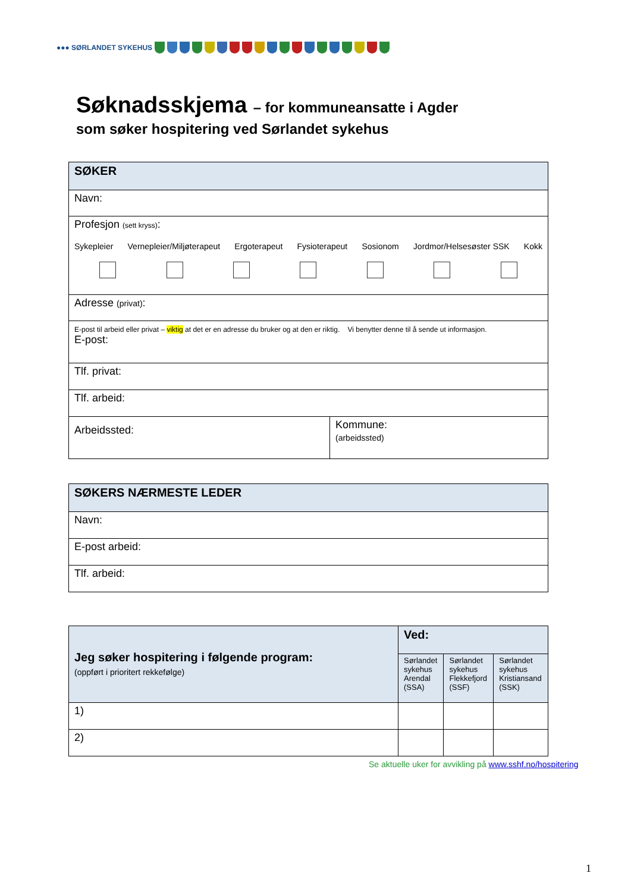●●● SØRLANDET SYKEHUS
Søknadsskjema – for kommuneansatte i Agder
som søker hospitering ved Sørlandet sykehus
| SØKER | |
| Navn: | |
| Profesjon (sett kryss) : Sykepleier Vernepleier/Miljøterapeut Ergoterapeut Fysioterapeut Sosionom Jordmor/Helsesøster SSK Kokk | |
| Adresse (privat) : | |
| E-post til arbeid eller privat – viktig at det er en adresse du bruker og at den er riktig. Vi benytter denne til å sende ut informasjon. E-post: | |
| Tlf. privat: | |
| Tlf. arbeid: | |
| Arbeidssted: | Kommune: (arbeidssted) |
| SØKERS NÆRMESTE LEDER |
| Navn: |
| E-post arbeid: |
| Tlf. arbeid: |
| Jeg søker hospitering i følgende program: (oppført i prioritert rekkefølge) | Ved: | | |
| | Sørlandet sykehus Arendal (SSA) | Sørlandet sykehus Flekkefjord (SSF) | Sørlandet sykehus Kristiansand (SSK) |
| 1) | | | |
| 2) | | | |
Se aktuelle uker for avvikling på www.sshf.no/hospitering
1